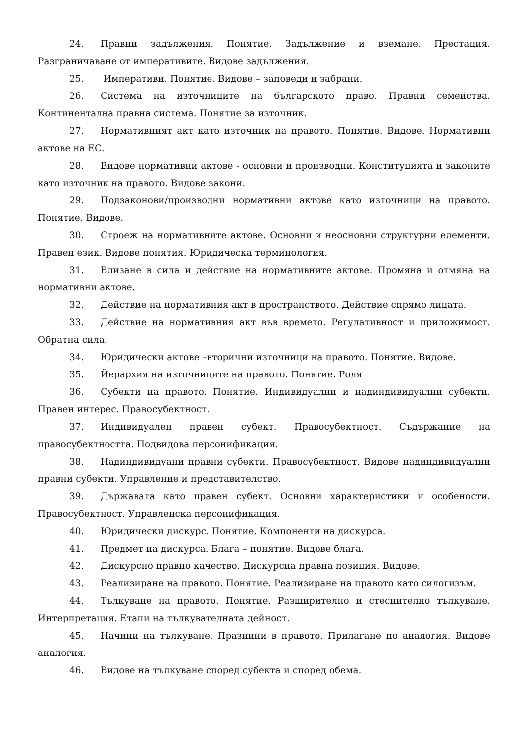24. Правни задължения. Понятие. Задължение и вземане. Престация. Разграничаване от императивите. Видове задължения.
25. Императиви. Понятие. Видове – заповеди и забрани.
26. Система на източниците на българското право. Правни семейства. Континентална правна система. Понятие за източник.
27. Нормативният акт като източник на правото. Понятие. Видове. Нормативни актове на ЕС.
28. Видове нормативни актове - основни и производни. Конституцията и законите като източник на правото. Видове закони.
29. Подзаконови/производни нормативни актове като източници на правото. Понятие. Видове.
30. Строеж на нормативните актове. Основни и неосновни структурни елементи. Правен език. Видове понятия. Юридическа терминология.
31. Влизане в сила и действие на нормативните актове. Промяна и отмяна на нормативни актове.
32. Действие на нормативния акт в пространството. Действие спрямо лицата.
33. Действие на нормативния акт във времето. Регулативност и приложимост. Обратна сила.
34. Юридически актове –вторични източници на правото. Понятие. Видове.
35. Йерархия на източниците на правото. Понятие. Роля
36. Субекти на правото. Понятие. Индивидуални и надиндивидуални субекти. Правен интерес. Правосубектност.
37. Индивидуален правен субект. Правосубектност. Съдържание на правосубектността. Подвидова персонификация.
38. Надиндивидуани правни субекти. Правосубектност. Видове надиндивидуални правни субекти. Управление и представителство.
39. Държавата като правен субект. Основни характеристики и особености. Правосубектност. Управленска персонификация.
40. Юридически дискурс. Понятие. Компоненти на дискурса.
41. Предмет на дискурса. Блага – понятие. Видове блага.
42. Дискурсно правно качество. Дискурсна правна позиция. Видове.
43. Реализиране на правото. Понятие. Реализиране на правото като силогизъм.
44. Тълкуване на правото. Понятие. Разширително и стеснително тълкуване. Интерпретация. Етапи на тълкувателната дейност.
45. Начини на тълкуване. Празнини в правото. Прилагане по аналогия. Видове аналогия.
46. Видове на тълкуване според субекта и според обема.